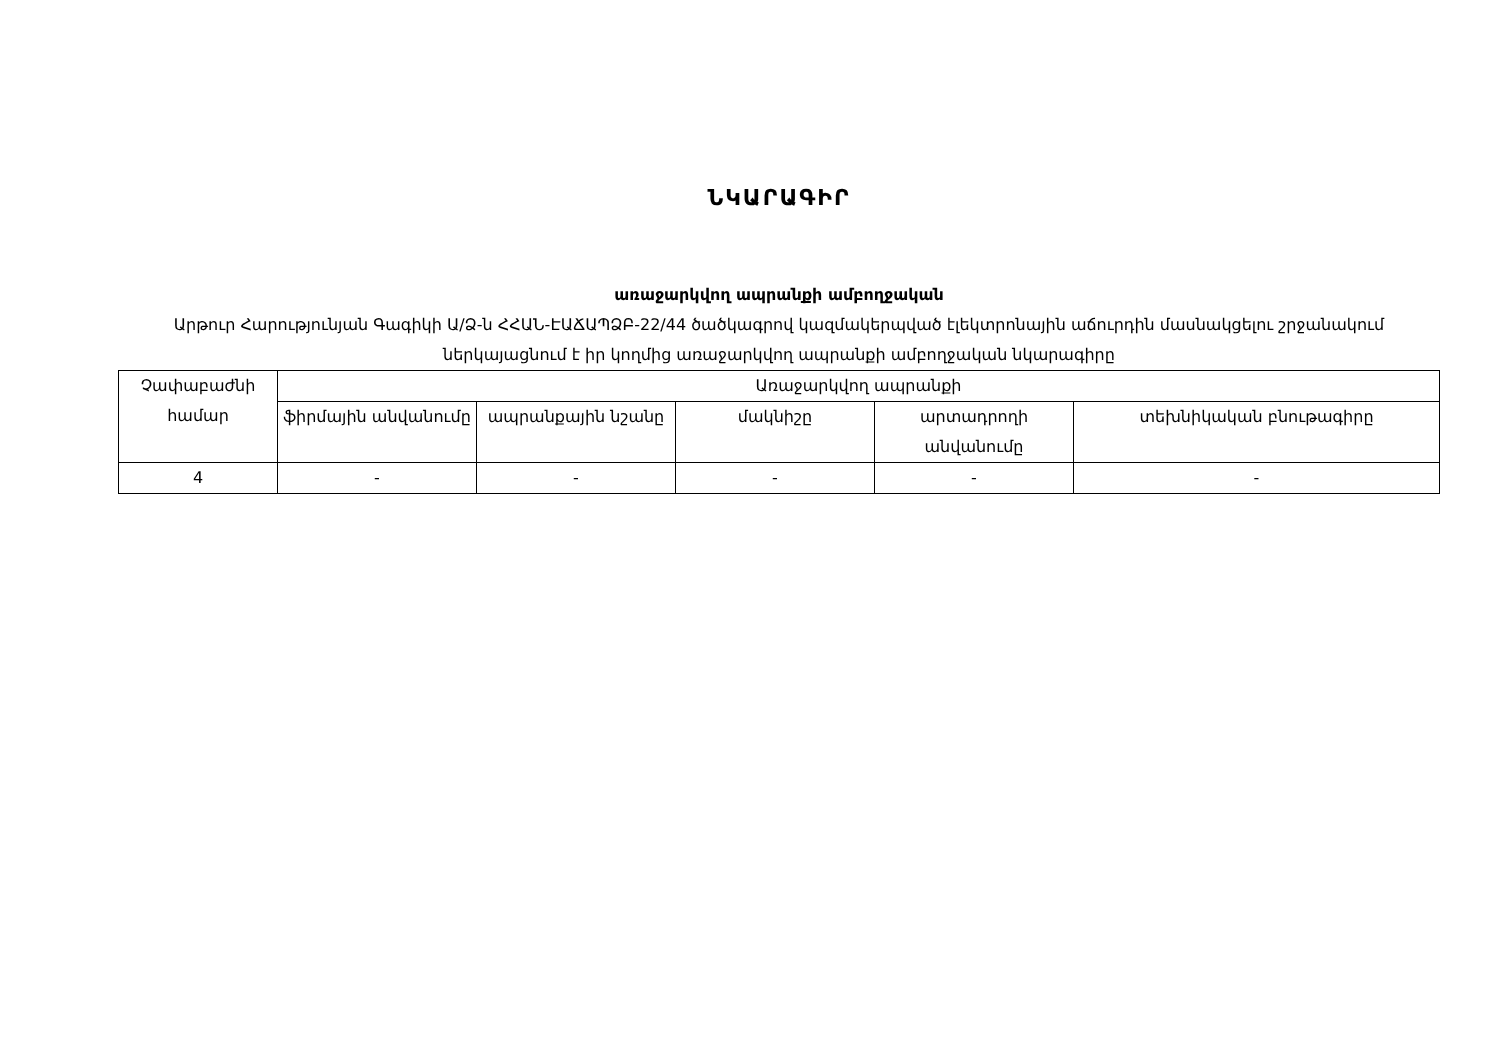ՆԿԱՐԱԳԻՐ
առաջարկվող ապրանքի ամբողջական
Արթուր Հարությունյան Գագիկի Ա/Ձ-ն ՀՀԱՆ-ԷԱՃԱՊՁԲ-22/44 ծածկագրով կազմակերպված էլեկտրոնային աճուրդին մասնակցելու շրջանակում ներկայացնում է իր կողմից առաջարկվող ապրանքի ամբողջական նկարագիրը
| Չափաբաժնի համար | Առաջարկվող ապրանքի | | | | |
| --- | --- | --- | --- | --- | --- |
| | ֆիրմային անվանումը | ապրանքային նշանը | մակնիշը | արտադրողի անվանումը | տեխնիկական բնութագիրը |
| 4 | - | - | - | - | - |